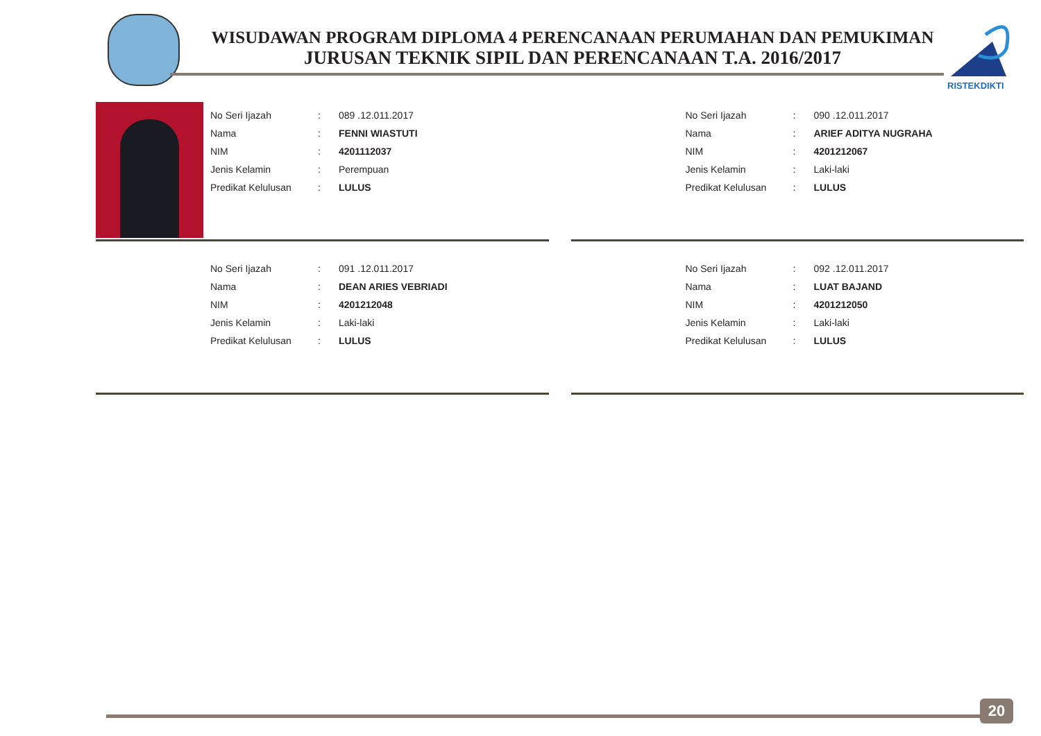WISUDAWAN PROGRAM DIPLOMA 4 PERENCANAAN PERUMAHAN DAN PEMUKIMAN
JURUSAN TEKNIK SIPIL DAN PERENCANAAN T.A. 2016/2017
RISTEKDIKTI
| No Seri Ijazah | : | 089 .12.011.2017 |
| Nama | : | FENNI WIASTUTI |
| NIM | : | 4201112037 |
| Jenis Kelamin | : | Perempuan |
| Predikat Kelulusan | : | LULUS |
| No Seri Ijazah | : | 090 .12.011.2017 |
| Nama | : | ARIEF ADITYA NUGRAHA |
| NIM | : | 4201212067 |
| Jenis Kelamin | : | Laki-laki |
| Predikat Kelulusan | : | LULUS |
| No Seri Ijazah | : | 091 .12.011.2017 |
| Nama | : | DEAN ARIES VEBRIADI |
| NIM | : | 4201212048 |
| Jenis Kelamin | : | Laki-laki |
| Predikat Kelulusan | : | LULUS |
| No Seri Ijazah | : | 092 .12.011.2017 |
| Nama | : | LUAT BAJAND |
| NIM | : | 4201212050 |
| Jenis Kelamin | : | Laki-laki |
| Predikat Kelulusan | : | LULUS |
20